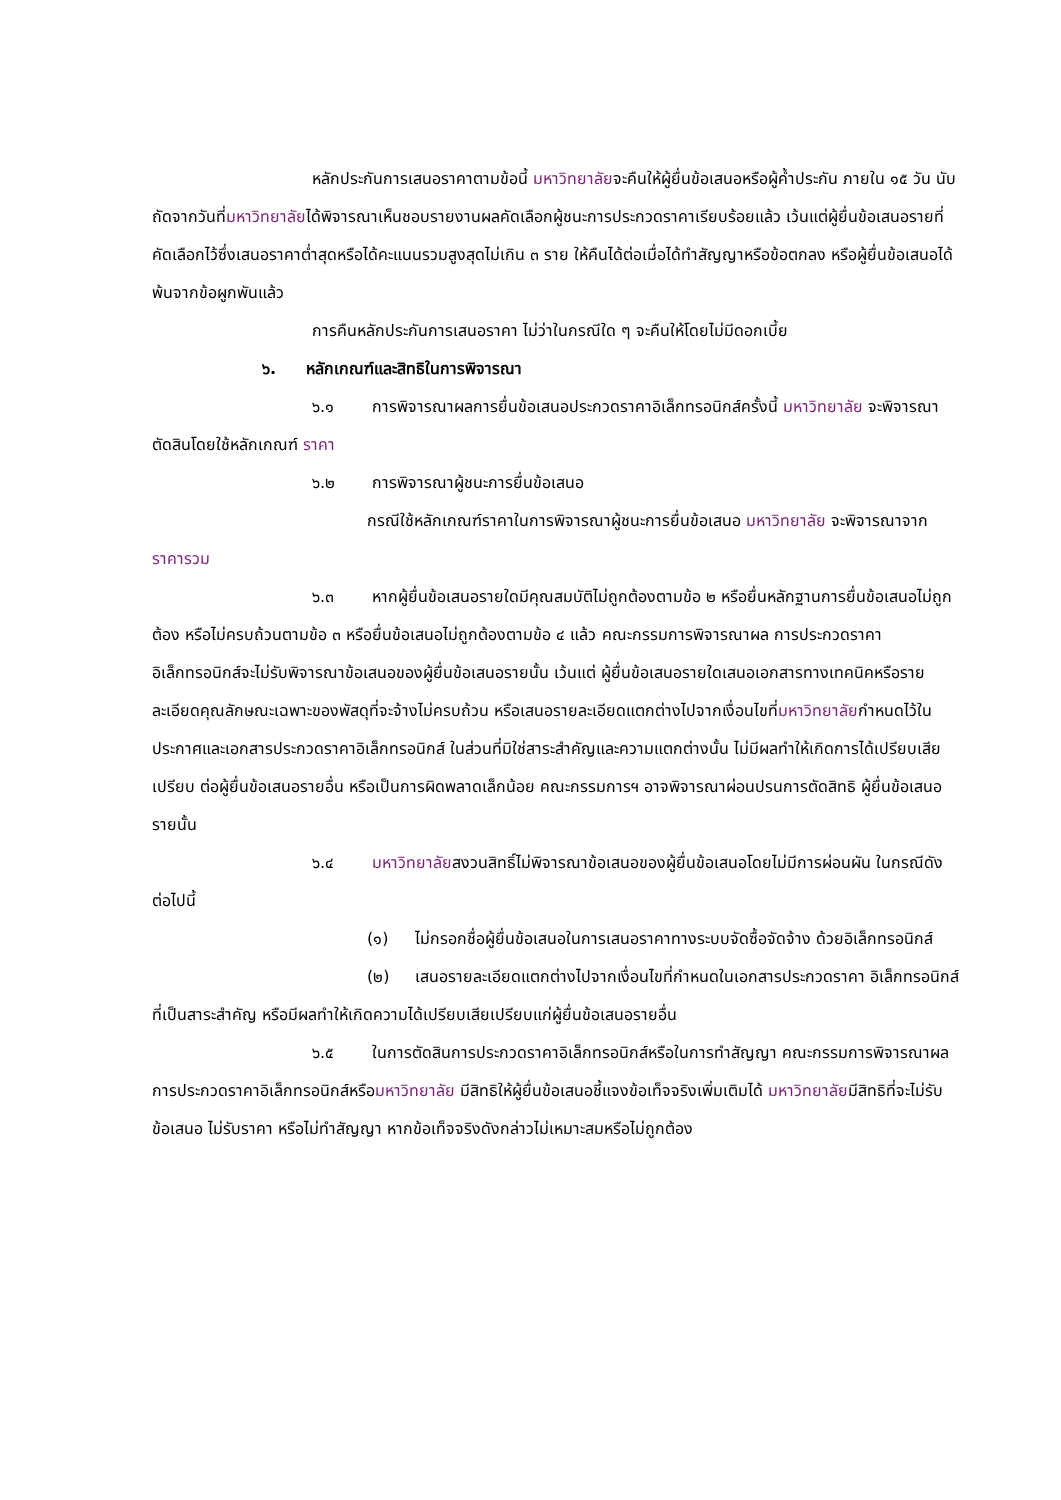หลักประกันการเสนอราคาตามข้อนี้ มหาวิทยาลัยจะคืนให้ผู้ยื่นข้อเสนอหรือผู้ค้ำประกัน ภายใน ๑๕ วัน นับถัดจากวันที่มหาวิทยาลัยได้พิจารณาเห็นชอบรายงานผลคัดเลือกผู้ชนะการประกวดราคาเรียบร้อยแล้ว เว้นแต่ผู้ยื่นข้อเสนอรายที่คัดเลือกไว้ซึ่งเสนอราคาต่ำสุดหรือได้คะแนนรวมสูงสุดไม่เกิน ๓ ราย ให้คืนได้ต่อเมื่อได้ทำสัญญาหรือข้อตกลง หรือผู้ยื่นข้อเสนอได้พ้นจากข้อผูกพันแล้ว
การคืนหลักประกันการเสนอราคา ไม่ว่าในกรณีใด ๆ จะคืนให้โดยไม่มีดอกเบี้ย
๖. หลักเกณฑ์และสิทธิในการพิจารณา
๖.๑ การพิจารณาผลการยื่นข้อเสนอประกวดราคาอิเล็กทรอนิกส์ครั้งนี้ มหาวิทยาลัย จะพิจารณาตัดสินโดยใช้หลักเกณฑ์ ราคา
๖.๒ การพิจารณาผู้ชนะการยื่นข้อเสนอ
กรณีใช้หลักเกณฑ์ราคาในการพิจารณาผู้ชนะการยื่นข้อเสนอ มหาวิทยาลัย จะพิจารณาจาก ราคารวม
๖.๓ หากผู้ยื่นข้อเสนอรายใดมีคุณสมบัติไม่ถูกต้องตามข้อ ๒ หรือยื่นหลักฐานการยื่นข้อเสนอไม่ถูกต้อง หรือไม่ครบถ้วนตามข้อ ๓ หรือยื่นข้อเสนอไม่ถูกต้องตามข้อ ๔ แล้ว คณะกรรมการพิจารณาผล การประกวดราคาอิเล็กทรอนิกส์จะไม่รับพิจารณาข้อเสนอของผู้ยื่นข้อเสนอรายนั้น เว้นแต่ ผู้ยื่นข้อเสนอรายใดเสนอเอกสารทางเทคนิคหรือรายละเอียดคุณลักษณะเฉพาะของพัสดุที่จะจ้างไม่ครบถ้วน หรือเสนอรายละเอียดแตกต่างไปจากเงื่อนไขที่มหาวิทยาลัยกำหนดไว้ในประกาศและเอกสารประกวดราคาอิเล็กทรอนิกส์ ในส่วนที่มิใช่สาระสำคัญและความแตกต่างนั้น ไม่มีผลทำให้เกิดการได้เปรียบเสียเปรียบ ต่อผู้ยื่นข้อเสนอรายอื่น หรือเป็นการผิดพลาดเล็กน้อย คณะกรรมการฯ อาจพิจารณาผ่อนปรนการตัดสิทธิ ผู้ยื่นข้อเสนอรายนั้น
๖.๔ มหาวิทยาลัยสงวนสิทธิ์ไม่พิจารณาข้อเสนอของผู้ยื่นข้อเสนอโดยไม่มีการผ่อนผัน ในกรณีดังต่อไปนี้
(๑) ไม่กรอกชื่อผู้ยื่นข้อเสนอในการเสนอราคาทางระบบจัดซื้อจัดจ้าง ด้วยอิเล็กทรอนิกส์
(๒) เสนอรายละเอียดแตกต่างไปจากเงื่อนไขที่กำหนดในเอกสารประกวดราคา อิเล็กทรอนิกส์ที่เป็นสาระสำคัญ หรือมีผลทำให้เกิดความได้เปรียบเสียเปรียบแก่ผู้ยื่นข้อเสนอรายอื่น
๖.๕ ในการตัดสินการประกวดราคาอิเล็กทรอนิกส์หรือในการทำสัญญา คณะกรรมการพิจารณาผลการประกวดราคาอิเล็กทรอนิกส์หรือมหาวิทยาลัย มีสิทธิให้ผู้ยื่นข้อเสนอชี้แจงข้อเท็จจริงเพิ่มเติมได้ มหาวิทยาลัยมีสิทธิที่จะไม่รับข้อเสนอ ไม่รับราคา หรือไม่ทำสัญญา หากข้อเท็จจริงดังกล่าวไม่เหมาะสมหรือไม่ถูกต้อง